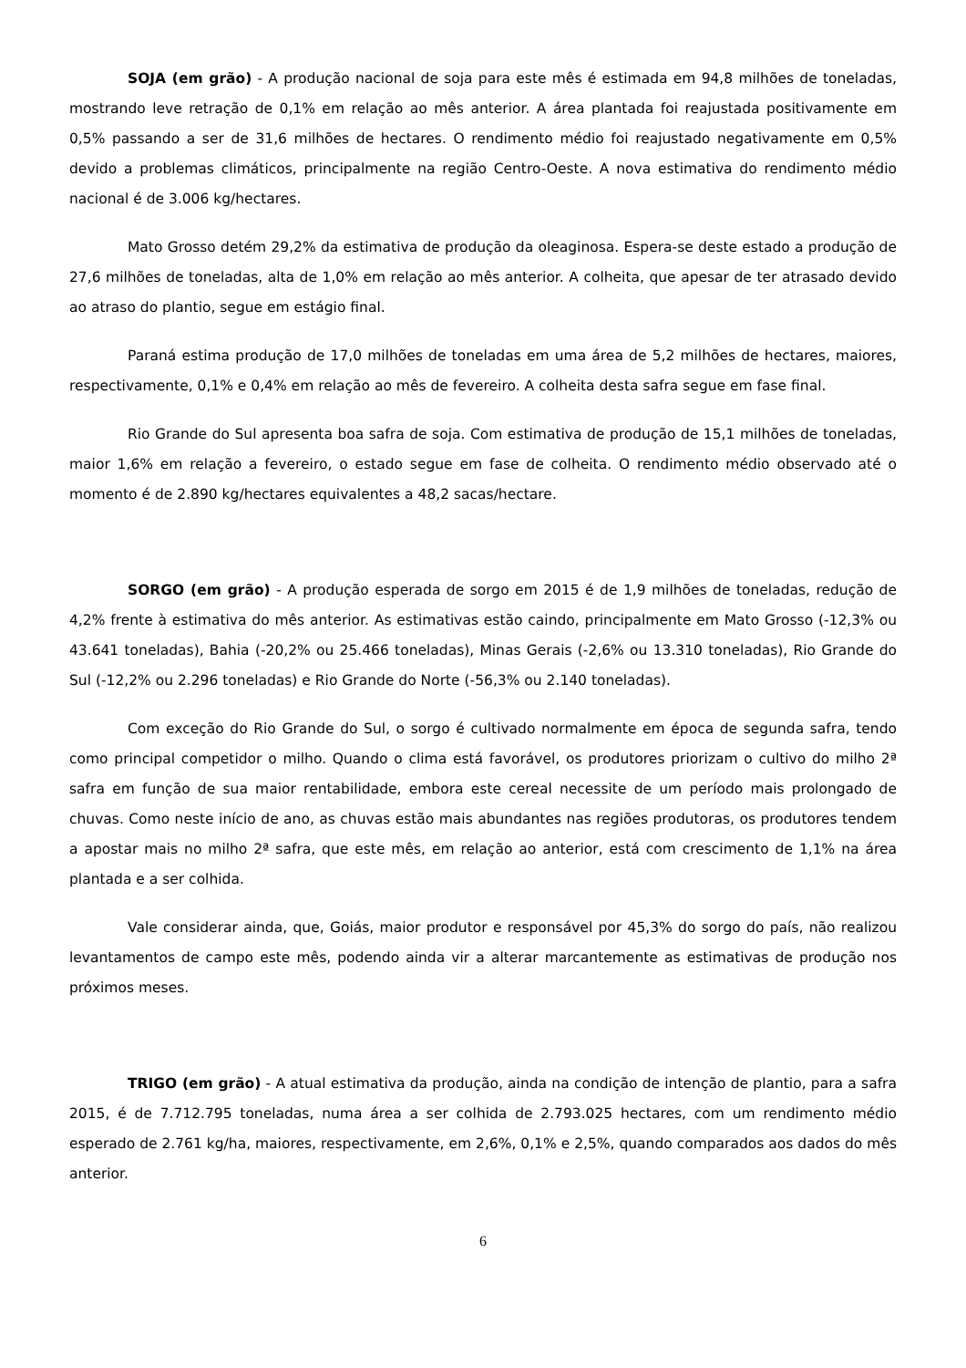SOJA (em grão) - A produção nacional de soja para este mês é estimada em 94,8 milhões de toneladas, mostrando leve retração de 0,1% em relação ao mês anterior. A área plantada foi reajustada positivamente em 0,5% passando a ser de 31,6 milhões de hectares. O rendimento médio foi reajustado negativamente em 0,5% devido a problemas climáticos, principalmente na região Centro-Oeste. A nova estimativa do rendimento médio nacional é de 3.006 kg/hectares.
Mato Grosso detém 29,2% da estimativa de produção da oleaginosa. Espera-se deste estado a produção de 27,6 milhões de toneladas, alta de 1,0% em relação ao mês anterior. A colheita, que apesar de ter atrasado devido ao atraso do plantio, segue em estágio final.
Paraná estima produção de 17,0 milhões de toneladas em uma área de 5,2 milhões de hectares, maiores, respectivamente, 0,1% e 0,4% em relação ao mês de fevereiro. A colheita desta safra segue em fase final.
Rio Grande do Sul apresenta boa safra de soja. Com estimativa de produção de 15,1 milhões de toneladas, maior 1,6% em relação a fevereiro, o estado segue em fase de colheita. O rendimento médio observado até o momento é de 2.890 kg/hectares equivalentes a 48,2 sacas/hectare.
SORGO (em grão) - A produção esperada de sorgo em 2015 é de 1,9 milhões de toneladas, redução de 4,2% frente à estimativa do mês anterior. As estimativas estão caindo, principalmente em Mato Grosso (-12,3% ou 43.641 toneladas), Bahia (-20,2% ou 25.466 toneladas), Minas Gerais (-2,6% ou 13.310 toneladas), Rio Grande do Sul (-12,2% ou 2.296 toneladas) e Rio Grande do Norte (-56,3% ou 2.140 toneladas).
Com exceção do Rio Grande do Sul, o sorgo é cultivado normalmente em época de segunda safra, tendo como principal competidor o milho. Quando o clima está favorável, os produtores priorizam o cultivo do milho 2ª safra em função de sua maior rentabilidade, embora este cereal necessite de um período mais prolongado de chuvas. Como neste início de ano, as chuvas estão mais abundantes nas regiões produtoras, os produtores tendem a apostar mais no milho 2ª safra, que este mês, em relação ao anterior, está com crescimento de 1,1% na área plantada e a ser colhida.
Vale considerar ainda, que, Goiás, maior produtor e responsável por 45,3% do sorgo do país, não realizou levantamentos de campo este mês, podendo ainda vir a alterar marcantemente as estimativas de produção nos próximos meses.
TRIGO (em grão) - A atual estimativa da produção, ainda na condição de intenção de plantio, para a safra 2015, é de 7.712.795 toneladas, numa área a ser colhida de 2.793.025 hectares, com um rendimento médio esperado de 2.761 kg/ha, maiores, respectivamente, em 2,6%, 0,1% e 2,5%, quando comparados aos dados do mês anterior.
6